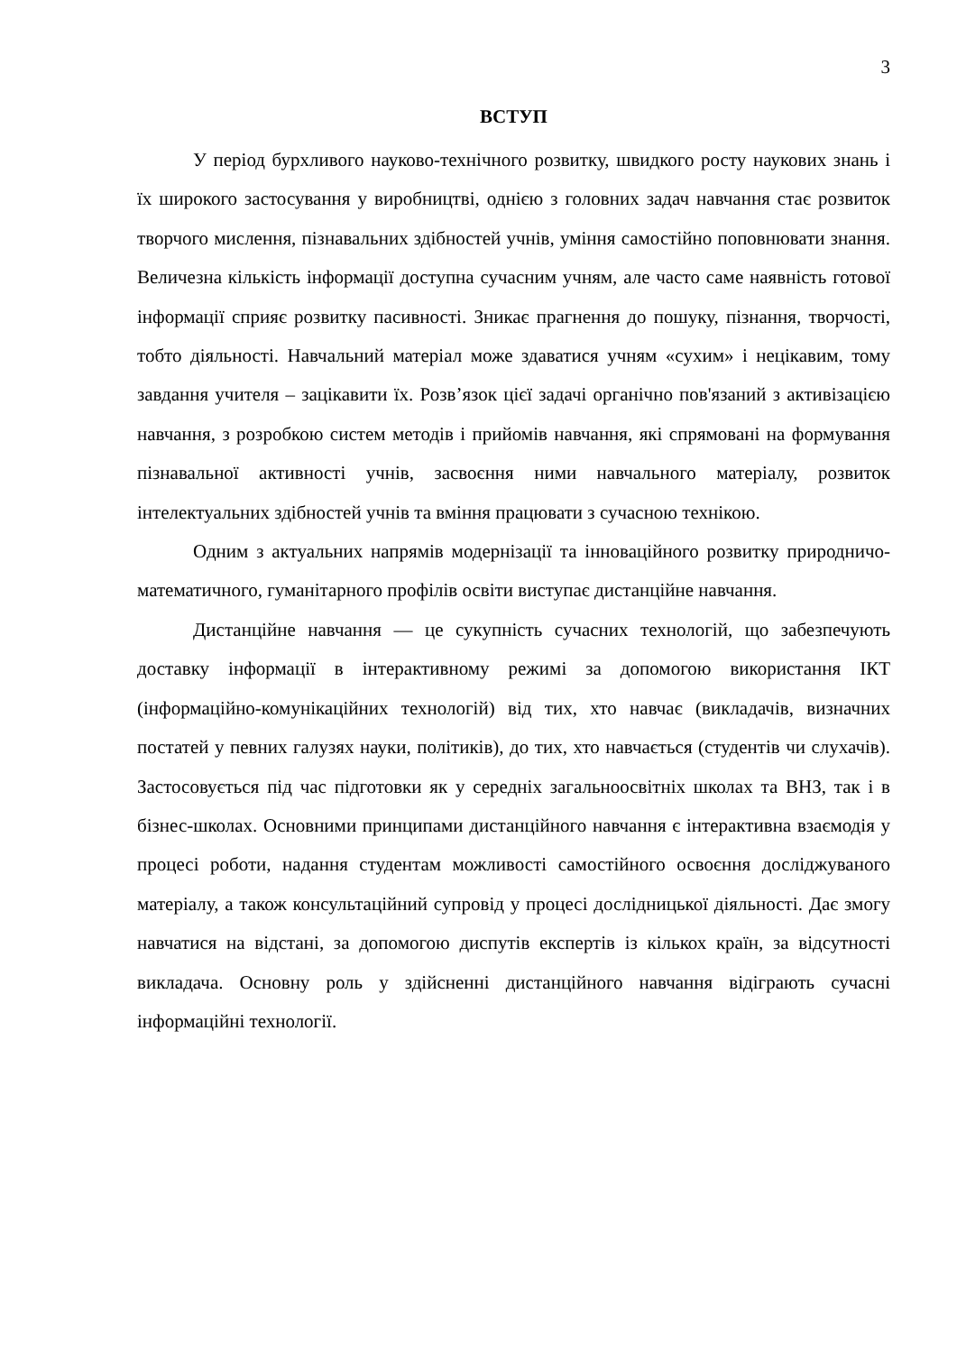3
ВСТУП
У період бурхливого науково-технічного розвитку, швидкого росту наукових знань і їх широкого застосування у виробництві, однією з головних задач навчання стає розвиток творчого мислення, пізнавальних здібностей учнів, уміння самостійно поповнювати знання. Величезна кількість інформації доступна сучасним учням, але часто саме наявність готової інформації сприяє розвитку пасивності. Зникає прагнення до пошуку, пізнання, творчості, тобто діяльності. Навчальний матеріал може здаватися учням «сухим» і нецікавим, тому завдання учителя – зацікавити їх. Розв’язок цієї задачі органічно пов'язаний з активізацією навчання, з розробкою систем методів і прийомів навчання, які спрямовані на формування пізнавальної активності учнів, засвоєння ними навчального матеріалу, розвиток інтелектуальних здібностей учнів та вміння працювати з сучасною технікою.
Одним з актуальних напрямів модернізації та інноваційного розвитку природничо-математичного, гуманітарного профілів освіти виступає дистанційне навчання.
Дистанційне навчання — це сукупність сучасних технологій, що забезпечують доставку інформації в інтерактивному режимі за допомогою використання ІКТ (інформаційно-комунікаційних технологій) від тих, хто навчає (викладачів, визначних постатей у певних галузях науки, політиків), до тих, хто навчається (студентів чи слухачів). Застосовується під час підготовки як у середніх загальноосвітніх школах та ВНЗ, так і в бізнес-школах. Основними принципами дистанційного навчання є інтерактивна взаємодія у процесі роботи, надання студентам можливості самостійного освоєння досліджуваного матеріалу, а також консультаційний супровід у процесі дослідницької діяльності. Дає змогу навчатися на відстані, за допомогою диспутів експертів із кількох країн, за відсутності викладача. Основну роль у здійсненні дистанційного навчання відіграють сучасні інформаційні технології.